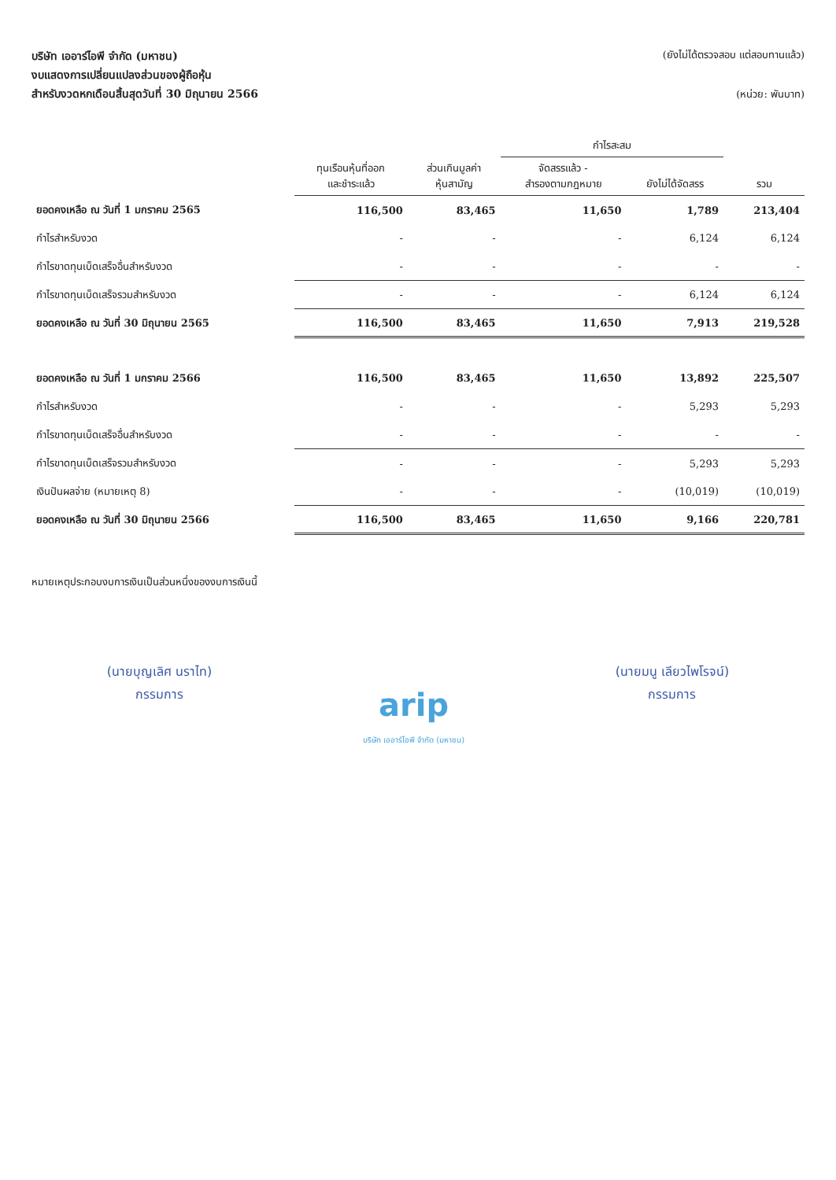บริษัท เออาร์ไอพี จำกัด (มหาชน)
งบแสดงการเปลี่ยนแปลงส่วนของผู้ถือหุ้น
สำหรับงวดหกเดือนสิ้นสุดวันที่ 30 มิถุนายน 2566
(ยังไม่ได้ตรวจสอบ แต่สอบทานแล้ว)
(หน่วย: พันบาท)
| | ทุนเรือนหุ้นที่ออก และชำระแล้ว | ส่วนเกินมูลค่า หุ้นสามัญ | กำไรสะสม | | รวม |
| --- | --- | --- | --- | --- | --- |
| | | | จัดสรรแล้ว - สำรองตามกฎหมาย | ยังไม่ได้จัดสรร | |
| ยอดคงเหลือ ณ วันที่ 1 มกราคม 2565 | 116,500 | 83,465 | 11,650 | 1,789 | 213,404 |
| กำไรสำหรับงวด | - | - | - | 6,124 | 6,124 |
| กำไรขาดทุนเบ็ดเสร็จอื่นสำหรับงวด | - | - | - | - | - |
| กำไรขาดทุนเบ็ดเสร็จรวมสำหรับงวด | - | - | - | 6,124 | 6,124 |
| ยอดคงเหลือ ณ วันที่ 30 มิถุนายน 2565 | 116,500 | 83,465 | 11,650 | 7,913 | 219,528 |
| ยอดคงเหลือ ณ วันที่ 1 มกราคม 2566 | 116,500 | 83,465 | 11,650 | 13,892 | 225,507 |
| กำไรสำหรับงวด | - | - | - | 5,293 | 5,293 |
| กำไรขาดทุนเบ็ดเสร็จอื่นสำหรับงวด | - | - | - | - | - |
| กำไรขาดทุนเบ็ดเสร็จรวมสำหรับงวด | - | - | - | 5,293 | 5,293 |
| เงินปันผลจ่าย (หมายเหตุ 8) | - | - | - | (10,019) | (10,019) |
| ยอดคงเหลือ ณ วันที่ 30 มิถุนายน 2566 | 116,500 | 83,465 | 11,650 | 9,166 | 220,781 |
หมายเหตุประกอบงบการเงินเป็นส่วนหนึ่งของงบการเงินนี้
(นายบุญเลิศ นราไท)
กรรมการ
arip
บริษัท เออาร์ไอพี จำกัด (มหาชน)
(นายมนู เลียวไพโรจน์)
กรรมการ